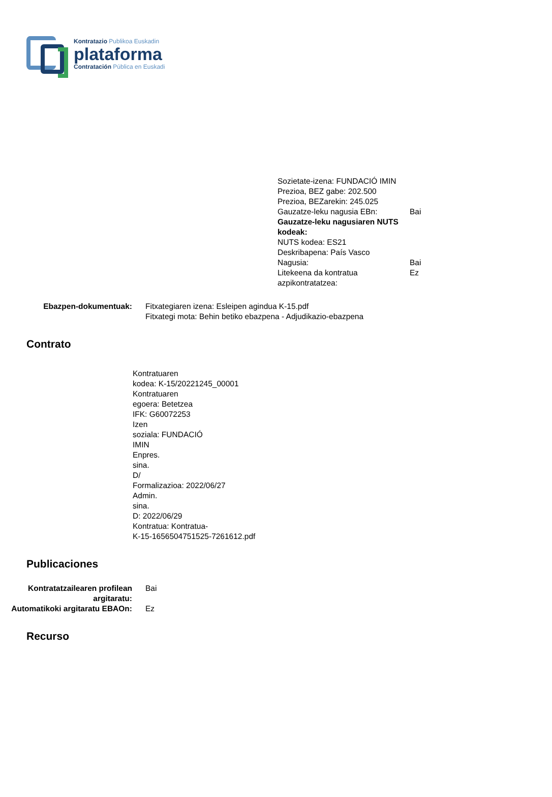Kontratazio Publikoa Euskadin
plataforma
Contratación Pública en Euskadi
Sozietate-izena: FUNDACIÓ IMIN
Prezioa, BEZ gabe: 202.500
Prezioa, BEZarekin: 245.025
Gauzatze-leku nagusia EBn: Bai
Gauzatze-leku nagusiaren NUTS kodeak:
NUTS kodea: ES21
Deskribapena: País Vasco
Nagusia: Bai
Litekeena da kontratua azpikontratatzea:
Ez
Ebazpen-dokumentuak: Fitxategiaren izena: Esleipen agindua K-15.pdf
Fitxategi mota: Behin betiko ebazpena - Adjudikazio-ebazpena
Contrato
Kontratuaren
kodea: K-15/20221245_00001
Kontratuaren
egoera: Betetzea
IFK: G60072253
Izen
soziala: FUNDACIÓ
IMIN
Enpres.
sina.
D/
Formalizazioa: 2022/06/27
Admin.
sina.
D: 2022/06/29
Kontratua: Kontratua-
K-15-1656504751525-7261612.pdf
Publicaciones
Kontratatzailearen profilean argitaratu:
Bai
Automatikoki argitaratu EBAOn:
Ez
Recurso